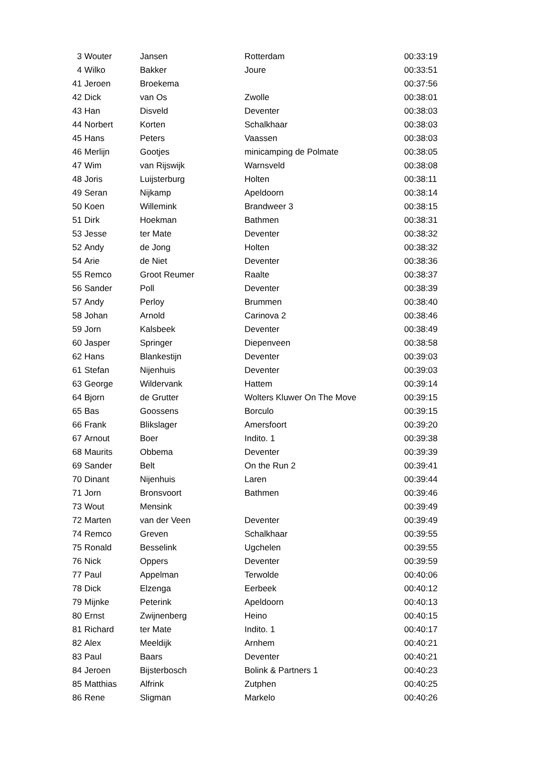| 3 | Wouter | Jansen | Rotterdam | 00:33:19 |
| 4 | Wilko | Bakker | Joure | 00:33:51 |
| 41 | Jeroen | Broekema | | 00:37:56 |
| 42 | Dick | van Os | Zwolle | 00:38:01 |
| 43 | Han | Disveld | Deventer | 00:38:03 |
| 44 | Norbert | Korten | Schalkhaar | 00:38:03 |
| 45 | Hans | Peters | Vaassen | 00:38:03 |
| 46 | Merlijn | Gootjes | minicamping de Polmate | 00:38:05 |
| 47 | Wim | van Rijswijk | Warnsveld | 00:38:08 |
| 48 | Joris | Luijsterburg | Holten | 00:38:11 |
| 49 | Seran | Nijkamp | Apeldoorn | 00:38:14 |
| 50 | Koen | Willemink | Brandweer 3 | 00:38:15 |
| 51 | Dirk | Hoekman | Bathmen | 00:38:31 |
| 53 | Jesse | ter Mate | Deventer | 00:38:32 |
| 52 | Andy | de Jong | Holten | 00:38:32 |
| 54 | Arie | de Niet | Deventer | 00:38:36 |
| 55 | Remco | Groot Reumer | Raalte | 00:38:37 |
| 56 | Sander | Poll | Deventer | 00:38:39 |
| 57 | Andy | Perloy | Brummen | 00:38:40 |
| 58 | Johan | Arnold | Carinova 2 | 00:38:46 |
| 59 | Jorn | Kalsbeek | Deventer | 00:38:49 |
| 60 | Jasper | Springer | Diepenveen | 00:38:58 |
| 62 | Hans | Blankestijn | Deventer | 00:39:03 |
| 61 | Stefan | Nijenhuis | Deventer | 00:39:03 |
| 63 | George | Wildervank | Hattem | 00:39:14 |
| 64 | Bjorn | de Grutter | Wolters Kluwer On The Move | 00:39:15 |
| 65 | Bas | Goossens | Borculo | 00:39:15 |
| 66 | Frank | Blikslager | Amersfoort | 00:39:20 |
| 67 | Arnout | Boer | Indito. 1 | 00:39:38 |
| 68 | Maurits | Obbema | Deventer | 00:39:39 |
| 69 | Sander | Belt | On the Run 2 | 00:39:41 |
| 70 | Dinant | Nijenhuis | Laren | 00:39:44 |
| 71 | Jorn | Bronsvoort | Bathmen | 00:39:46 |
| 73 | Wout | Mensink | | 00:39:49 |
| 72 | Marten | van der Veen | Deventer | 00:39:49 |
| 74 | Remco | Greven | Schalkhaar | 00:39:55 |
| 75 | Ronald | Besselink | Ugchelen | 00:39:55 |
| 76 | Nick | Oppers | Deventer | 00:39:59 |
| 77 | Paul | Appelman | Terwolde | 00:40:06 |
| 78 | Dick | Elzenga | Eerbeek | 00:40:12 |
| 79 | Mijnke | Peterink | Apeldoorn | 00:40:13 |
| 80 | Ernst | Zwijnenberg | Heino | 00:40:15 |
| 81 | Richard | ter Mate | Indito. 1 | 00:40:17 |
| 82 | Alex | Meeldijk | Arnhem | 00:40:21 |
| 83 | Paul | Baars | Deventer | 00:40:21 |
| 84 | Jeroen | Bijsterbosch | Bolink & Partners 1 | 00:40:23 |
| 85 | Matthias | Alfrink | Zutphen | 00:40:25 |
| 86 | Rene | Sligman | Markelo | 00:40:26 |